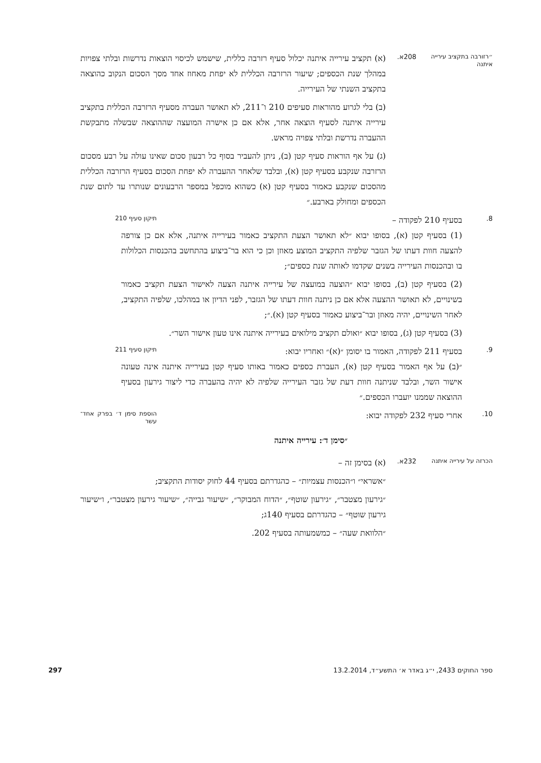״רזורבה בתקציב עירייה איתנה
208א.
(א) תקציב עירייה איתנה יכלול סעיף רזרבה כללית, שישמש לכיסוי הוצאות נדרשות ובלתי צפויות במהלך שנת הכספים; שיעור הרזרבה הכללית לא יפחת מאחוז אחד מסך הסכום הנקוב כהוצאה בתקציב השנתי של העירייה.
(ב) בלי לגרוע מהוראות סעיפים 210 ו־211, לא תאושר העברה מסעיף הרזרבה הכללית בתקציב עירייה איתנה לסעיף הוצאה אחר, אלא אם כן אישרה המועצה שההוצאה שבשלה מתבקשת ההעברה נדרשת ובלתי צפויה מראש.
(ג) על אף הוראות סעיף קטן (ב), ניתן להעביר בסוף כל רבעון סכום שאינו עולה על רבע מסכום הרזרבה שנקבע בסעיף קטן (א), ובלבד שלאחר ההעברה לא יפחת הסכום בסעיף הרזרבה הכללית מהסכום שנקבע כאמור בסעיף קטן (א) כשהוא מוכפל במספר הרבעונים שנותרו עד לתום שנת הכספים ומחולק בארבע.״
8.
בסעיף 210 לפקודה – תיקון סעיף 210
(1) בסעיף קטן (א), בסופו יבוא ״לא תאושר הצעת התקציב כאמור בעירייה איתנה, אלא אם כן צורפה להצעה חוות דעתו של הגזבר שלפיה התקציב המוצע מאוזן וכן כי הוא בר־ביצוע בהתחשב בהכנסות הכלולות בו ובהכנסות העירייה בשנים שקדמו לאותה שנת כספים״;
(2) בסעיף קטן (ב), בסופו יבוא ״הוצעה במועצה של עירייה איתנה הצעה לאישור הצעת תקציב כאמור בשינויים, לא תאושר ההצעה אלא אם כן ניתנה חוות דעתו של הגזבר, לפני הדיון או במהלכו, שלפיה התקציב, לאחר השינויים, יהיה מאוזן ובר־ביצוע כאמור בסעיף קטן (א).״;
(3) בסעיף קטן (ג), בסופו יבוא ״ואולם תקציב מילואים בעירייה איתנה אינו טעון אישור השר״.
9.
בסעיף 211 לפקודה, האמור בו יסומן ״(א)״ ואחריו יבוא: תיקון סעיף 211
״(ב) על אף האמור בסעיף קטן (א), העברת כספים כאמור באותו סעיף קטן בעירייה איתנה אינה טעונה אישור השר, ובלבד שניתנה חוות דעת של גזבר העירייה שלפיה לא יהיה בהעברה כדי ליצור גירעון בסעיף ההוצאה שממנו יועברו הכספים.״
10.
אחרי סעיף 232 לפקודה יבוא: הוספת סימן ד׳ בפרק אחד־עשר
״סימן ד׳: עירייה איתנה
הכרזה על עירייה איתנה
232א.
(א) בסימן זה –
״אשראי״ ו״הכנסות עצמיות״ – כהגדרתם בסעיף 44 לחוק יסודות התקציב;
״גירעון מצטבר״, ״גירעון שוטף״, ״הדוח המבוקר״, ״שיעור גבייה״, ״שיעור גירעון מצטבר״, ו״שיעור גירעון שוטף״ – כהגדרתם בסעיף 140ג;
״הלוואת שעה״ – כמשמעותה בסעיף 202.
ספר החוקים 2433, י״ג באדר א׳ התשע״ד, 13.2.2014 297